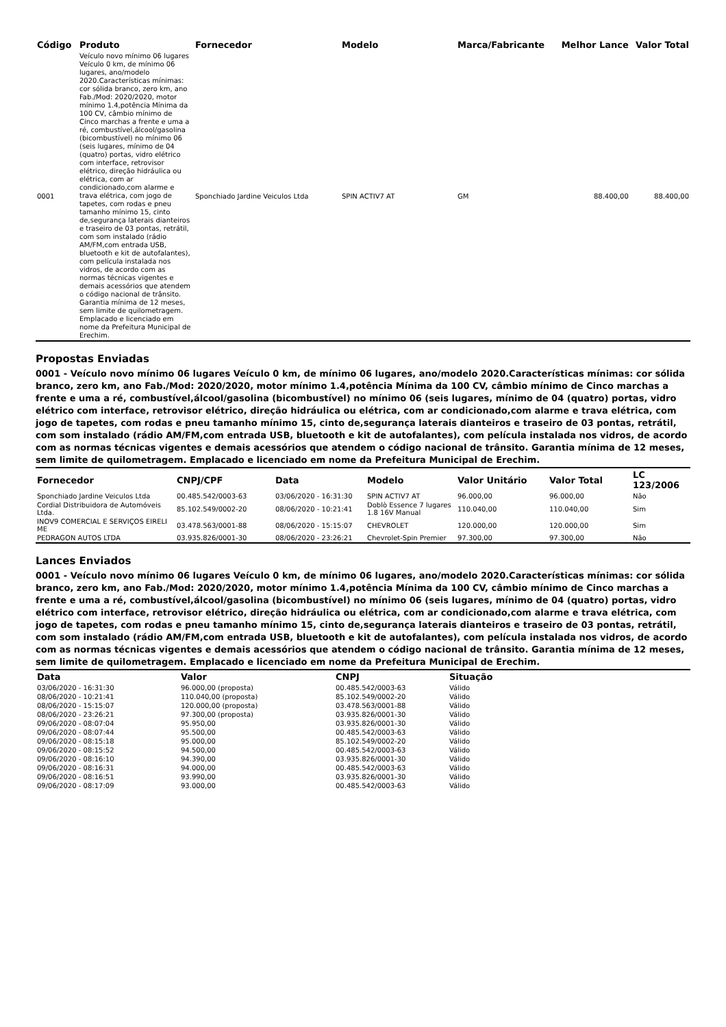| Código | Produto | Fornecedor | Modelo | Marca/Fabricante | Melhor Lance | Valor Total |
| --- | --- | --- | --- | --- | --- | --- |
| 0001 | Veículo novo mínimo 06 lugares Veículo 0 km, de mínimo 06 lugares, ano/modelo 2020.Características mínimas: cor sólida branco, zero km, ano Fab./Mod: 2020/2020, motor mínimo 1.4,potência Mínima da 100 CV, câmbio mínimo de Cinco marchas a frente e uma a ré, combustível,álcool/gasolina (bicombustível) no mínimo 06 (seis lugares, mínimo de 04 (quatro) portas, vidro elétrico com interface, retrovisor elétrico, direção hidráulica ou elétrica, com ar condicionado,com alarme e trava elétrica, com jogo de tapetes, com rodas e pneu tamanho mínimo 15, cinto de,segurança laterais dianteiros e traseiro de 03 pontas, retrátil, com som instalado (rádio AM/FM,com entrada USB, bluetooth e kit de autofalantes), com película instalada nos vidros, de acordo com as normas técnicas vigentes e demais acessórios que atendem o código nacional de trânsito. Garantia mínima de 12 meses, sem limite de quilometragem. Emplacado e licenciado em nome da Prefeitura Municipal de Erechim. | Sponchiado Jardine Veiculos Ltda | SPIN ACTIV7 AT | GM | 88.400,00 | 88.400,00 |
Propostas Enviadas
0001 - Veículo novo mínimo 06 lugares Veículo 0 km, de mínimo 06 lugares, ano/modelo 2020.Características mínimas: cor sólida branco, zero km, ano Fab./Mod: 2020/2020, motor mínimo 1.4,potência Mínima da 100 CV, câmbio mínimo de Cinco marchas a frente e uma a ré, combustível,álcool/gasolina (bicombustível) no mínimo 06 (seis lugares, mínimo de 04 (quatro) portas, vidro elétrico com interface, retrovisor elétrico, direção hidráulica ou elétrica, com ar condicionado,com alarme e trava elétrica, com jogo de tapetes, com rodas e pneu tamanho mínimo 15, cinto de,segurança laterais dianteiros e traseiro de 03 pontas, retrátil, com som instalado (rádio AM/FM,com entrada USB, bluetooth e kit de autofalantes), com película instalada nos vidros, de acordo com as normas técnicas vigentes e demais acessórios que atendem o código nacional de trânsito. Garantia mínima de 12 meses, sem limite de quilometragem. Emplacado e licenciado em nome da Prefeitura Municipal de Erechim.
| Fornecedor | CNPJ/CPF | Data | Modelo | Valor Unitário | Valor Total | LC 123/2006 |
| --- | --- | --- | --- | --- | --- | --- |
| Sponchiado Jardine Veiculos Ltda | 00.485.542/0003-63 | 03/06/2020 - 16:31:30 | SPIN ACTIV7 AT | 96.000,00 | 96.000,00 | Não |
| Cordial Distribuidora de Automóveis Ltda. | 85.102.549/0002-20 | 08/06/2020 - 10:21:41 | Doblò Essence 7 lugares 1.8 16V Manual | 110.040,00 | 110.040,00 | Sim |
| INOV9 COMERCIAL E SERVIÇOS EIRELI ME | 03.478.563/0001-88 | 08/06/2020 - 15:15:07 | CHEVROLET | 120.000,00 | 120.000,00 | Sim |
| PEDRAGON AUTOS LTDA | 03.935.826/0001-30 | 08/06/2020 - 23:26:21 | Chevrolet-Spin Premier | 97.300,00 | 97.300,00 | Não |
Lances Enviados
0001 - Veículo novo mínimo 06 lugares Veículo 0 km, de mínimo 06 lugares, ano/modelo 2020.Características mínimas: cor sólida branco, zero km, ano Fab./Mod: 2020/2020, motor mínimo 1.4,potência Mínima da 100 CV, câmbio mínimo de Cinco marchas a frente e uma a ré, combustível,álcool/gasolina (bicombustível) no mínimo 06 (seis lugares, mínimo de 04 (quatro) portas, vidro elétrico com interface, retrovisor elétrico, direção hidráulica ou elétrica, com ar condicionado,com alarme e trava elétrica, com jogo de tapetes, com rodas e pneu tamanho mínimo 15, cinto de,segurança laterais dianteiros e traseiro de 03 pontas, retrátil, com som instalado (rádio AM/FM,com entrada USB, bluetooth e kit de autofalantes), com película instalada nos vidros, de acordo com as normas técnicas vigentes e demais acessórios que atendem o código nacional de trânsito. Garantia mínima de 12 meses, sem limite de quilometragem. Emplacado e licenciado em nome da Prefeitura Municipal de Erechim.
| Data | Valor | CNPJ | Situação |
| --- | --- | --- | --- |
| 03/06/2020 - 16:31:30 | 96.000,00 (proposta) | 00.485.542/0003-63 | Válido |
| 08/06/2020 - 10:21:41 | 110.040,00 (proposta) | 85.102.549/0002-20 | Válido |
| 08/06/2020 - 15:15:07 | 120.000,00 (proposta) | 03.478.563/0001-88 | Válido |
| 08/06/2020 - 23:26:21 | 97.300,00 (proposta) | 03.935.826/0001-30 | Válido |
| 09/06/2020 - 08:07:04 | 95.950,00 | 03.935.826/0001-30 | Válido |
| 09/06/2020 - 08:07:44 | 95.500,00 | 00.485.542/0003-63 | Válido |
| 09/06/2020 - 08:15:18 | 95.000,00 | 85.102.549/0002-20 | Válido |
| 09/06/2020 - 08:15:52 | 94.500,00 | 00.485.542/0003-63 | Válido |
| 09/06/2020 - 08:16:10 | 94.390,00 | 03.935.826/0001-30 | Válido |
| 09/06/2020 - 08:16:31 | 94.000,00 | 00.485.542/0003-63 | Válido |
| 09/06/2020 - 08:16:51 | 93.990,00 | 03.935.826/0001-30 | Válido |
| 09/06/2020 - 08:17:09 | 93.000,00 | 00.485.542/0003-63 | Válido |